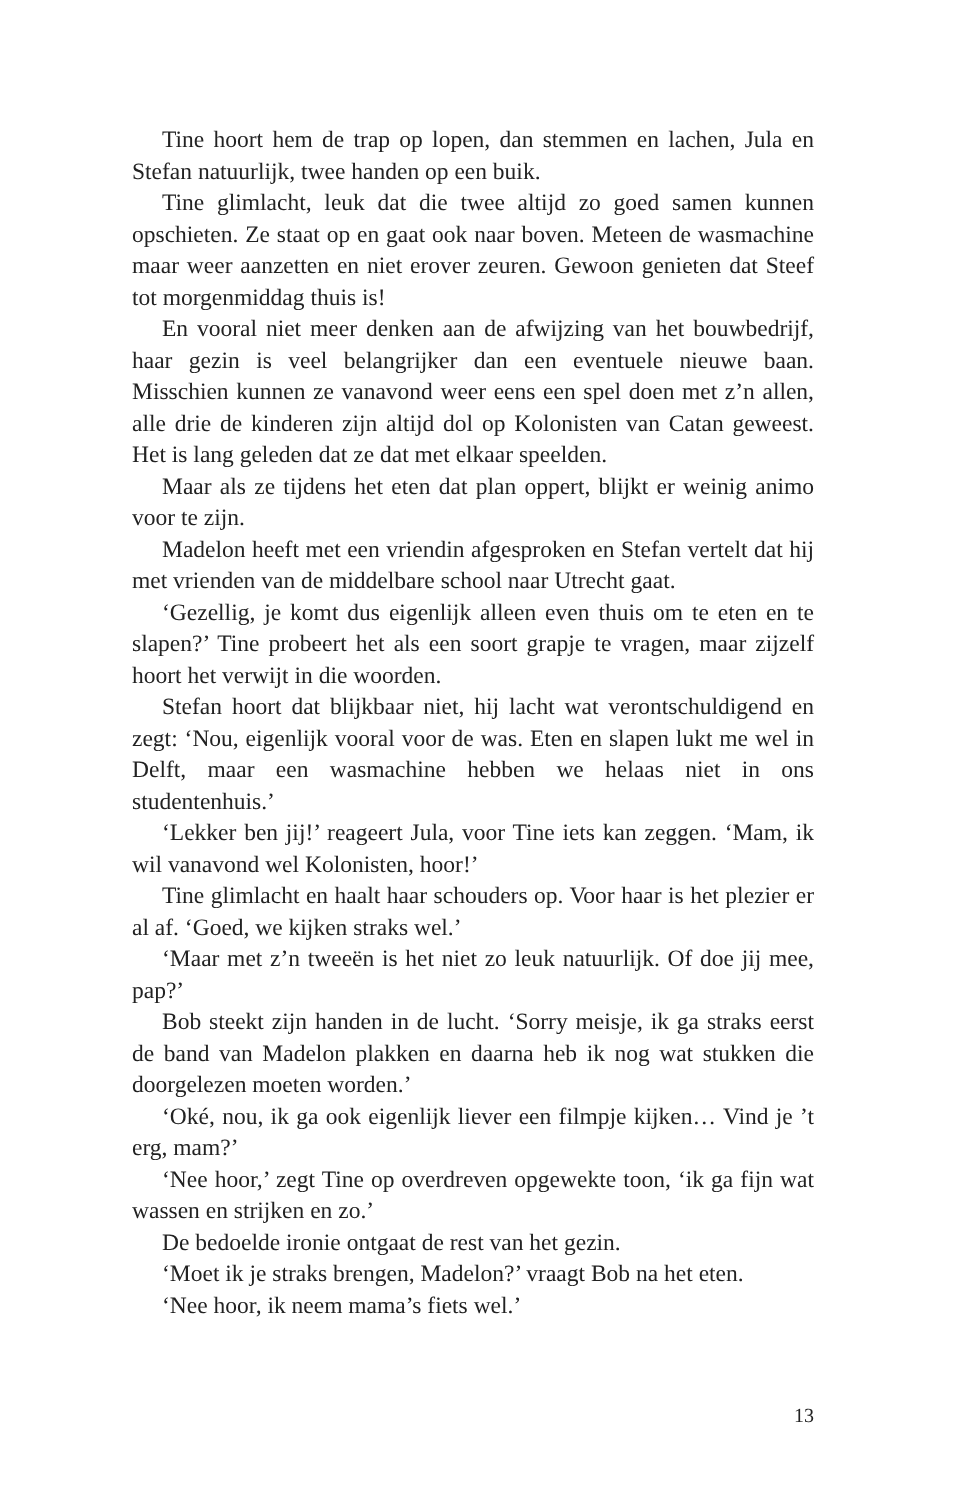Tine hoort hem de trap op lopen, dan stemmen en lachen, Jula en Stefan natuurlijk, twee handen op een buik.
Tine glimlacht, leuk dat die twee altijd zo goed samen kunnen opschieten. Ze staat op en gaat ook naar boven. Meteen de wasmachine maar weer aanzetten en niet erover zeuren. Gewoon genieten dat Steef tot morgenmiddag thuis is!
En vooral niet meer denken aan de afwijzing van het bouwbedrijf, haar gezin is veel belangrijker dan een eventuele nieuwe baan. Misschien kunnen ze vanavond weer eens een spel doen met z’n allen, alle drie de kinderen zijn altijd dol op Kolonisten van Catan geweest. Het is lang geleden dat ze dat met elkaar speelden.
Maar als ze tijdens het eten dat plan oppert, blijkt er weinig animo voor te zijn.
Madelon heeft met een vriendin afgesproken en Stefan vertelt dat hij met vrienden van de middelbare school naar Utrecht gaat.
‘Gezellig, je komt dus eigenlijk alleen even thuis om te eten en te slapen?’ Tine probeert het als een soort grapje te vragen, maar zijzelf hoort het verwijt in die woorden.
Stefan hoort dat blijkbaar niet, hij lacht wat verontschuldigend en zegt: ‘Nou, eigenlijk vooral voor de was. Eten en slapen lukt me wel in Delft, maar een wasmachine hebben we helaas niet in ons studentenhuis.’
‘Lekker ben jij!’ reageert Jula, voor Tine iets kan zeggen. ‘Mam, ik wil vanavond wel Kolonisten, hoor!’
Tine glimlacht en haalt haar schouders op. Voor haar is het plezier er al af. ‘Goed, we kijken straks wel.’
‘Maar met z’n tweeën is het niet zo leuk natuurlijk. Of doe jij mee, pap?’
Bob steekt zijn handen in de lucht. ‘Sorry meisje, ik ga straks eerst de band van Madelon plakken en daarna heb ik nog wat stukken die doorgelezen moeten worden.’
‘Oké, nou, ik ga ook eigenlijk liever een filmpje kijken… Vind je ’t erg, mam?’
‘Nee hoor,’ zegt Tine op overdreven opgewekte toon, ‘ik ga fijn wat wassen en strijken en zo.’
De bedoelde ironie ontgaat de rest van het gezin.
‘Moet ik je straks brengen, Madelon?’ vraagt Bob na het eten.
‘Nee hoor, ik neem mama’s fiets wel.’
13